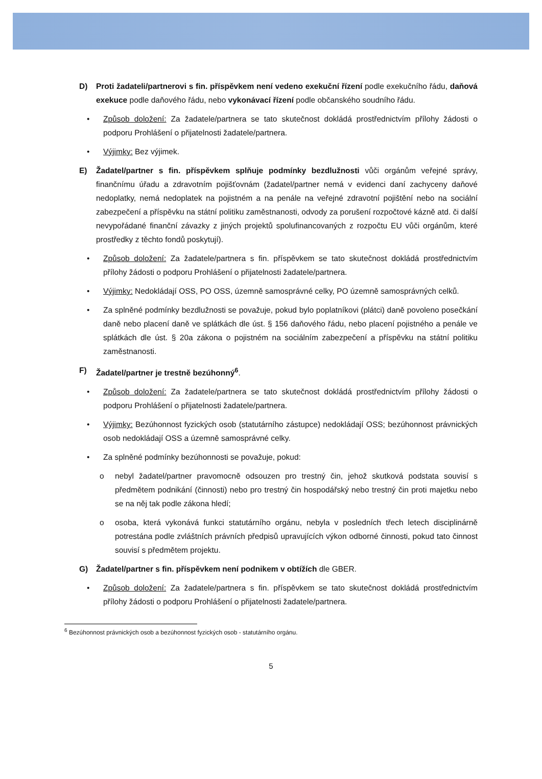D) Proti žadateli/partnerovi s fin. příspěvkem není vedeno exekuční řízení podle exekučního řádu, daňová exekuce podle daňového řádu, nebo vykonávací řízení podle občanského soudního řádu.
• Způsob doložení: Za žadatele/partnera se tato skutečnost dokládá prostřednictvím přílohy žádosti o podporu Prohlášení o přijatelnosti žadatele/partnera.
• Výjimky: Bez výjimek.
E) Žadatel/partner s fin. příspěvkem splňuje podmínky bezdlužnosti vůči orgánům veřejné správy, finančnímu úřadu a zdravotním pojišťovnám (žadatel/partner nemá v evidenci daní zachyceny daňové nedoplatky, nemá nedoplatek na pojistném a na penále na veřejné zdravotní pojištění nebo na sociální zabezpečení a příspěvku na státní politiku zaměstnanosti, odvody za porušení rozpočtové kázně atd. či další nevypořádané finanční závazky z jiných projektů spolufinancovaných z rozpočtu EU vůči orgánům, které prostředky z těchto fondů poskytují).
• Způsob doložení: Za žadatele/partnera s fin. příspěvkem se tato skutečnost dokládá prostřednictvím přílohy žádosti o podporu Prohlášení o přijatelnosti žadatele/partnera.
• Výjimky: Nedokládají OSS, PO OSS, územně samosprávné celky, PO územně samosprávných celků.
• Za splněné podmínky bezdlužnosti se považuje, pokud bylo poplatníkovi (plátci) daně povoleno posečkání daně nebo placení daně ve splátkách dle úst. § 156 daňového řádu, nebo placení pojistného a penále ve splátkách dle úst. § 20a zákona o pojistném na sociálním zabezpečení a příspěvku na státní politiku zaměstnanosti.
F) Žadatel/partner je trestně bezúhonný<sup>6</sup>.
• Způsob doložení: Za žadatele/partnera se tato skutečnost dokládá prostřednictvím přílohy žádosti o podporu Prohlášení o přijatelnosti žadatele/partnera.
• Výjimky: Bezúhonnost fyzických osob (statutárního zástupce) nedokládají OSS; bezúhonnost právnických osob nedokládají OSS a územně samosprávné celky.
• Za splněné podmínky bezúhonnosti se považuje, pokud:
o nebyl žadatel/partner pravomocně odsouzen pro trestný čin, jehož skutková podstata souvisí s předmětem podnikání (činnosti) nebo pro trestný čin hospodářský nebo trestný čin proti majetku nebo se na něj tak podle zákona hledí;
o osoba, která vykonává funkci statutárního orgánu, nebyla v posledních třech letech disciplinárně potrestána podle zvláštních právních předpisů upravujících výkon odborné činnosti, pokud tato činnost souvisí s předmětem projektu.
G) Žadatel/partner s fin. příspěvkem není podnikem v obtížích dle GBER.
• Způsob doložení: Za žadatele/partnera s fin. příspěvkem se tato skutečnost dokládá prostřednictvím přílohy žádosti o podporu Prohlášení o přijatelnosti žadatele/partnera.
<sup>6</sup> Bezúhonnost právnických osob a bezúhonnost fyzických osob - statutárního orgánu.
5